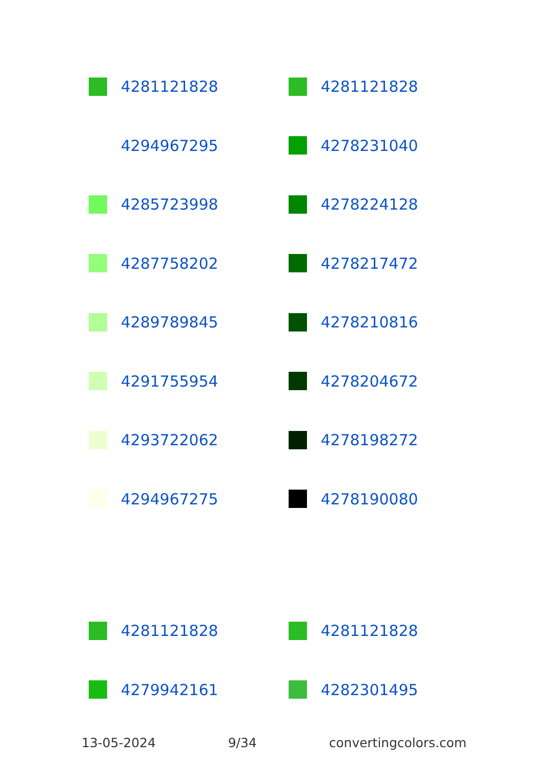4281121828
4281121828
4294967295
4278231040
4285723998
4278224128
4287758202
4278217472
4289789845
4278210816
4291755954
4278204672
4293722062
4278198272
4294967275
4278190080
4281121828
4281121828
4279942161
4282301495
13-05-2024 9/34 convertingcolors.com